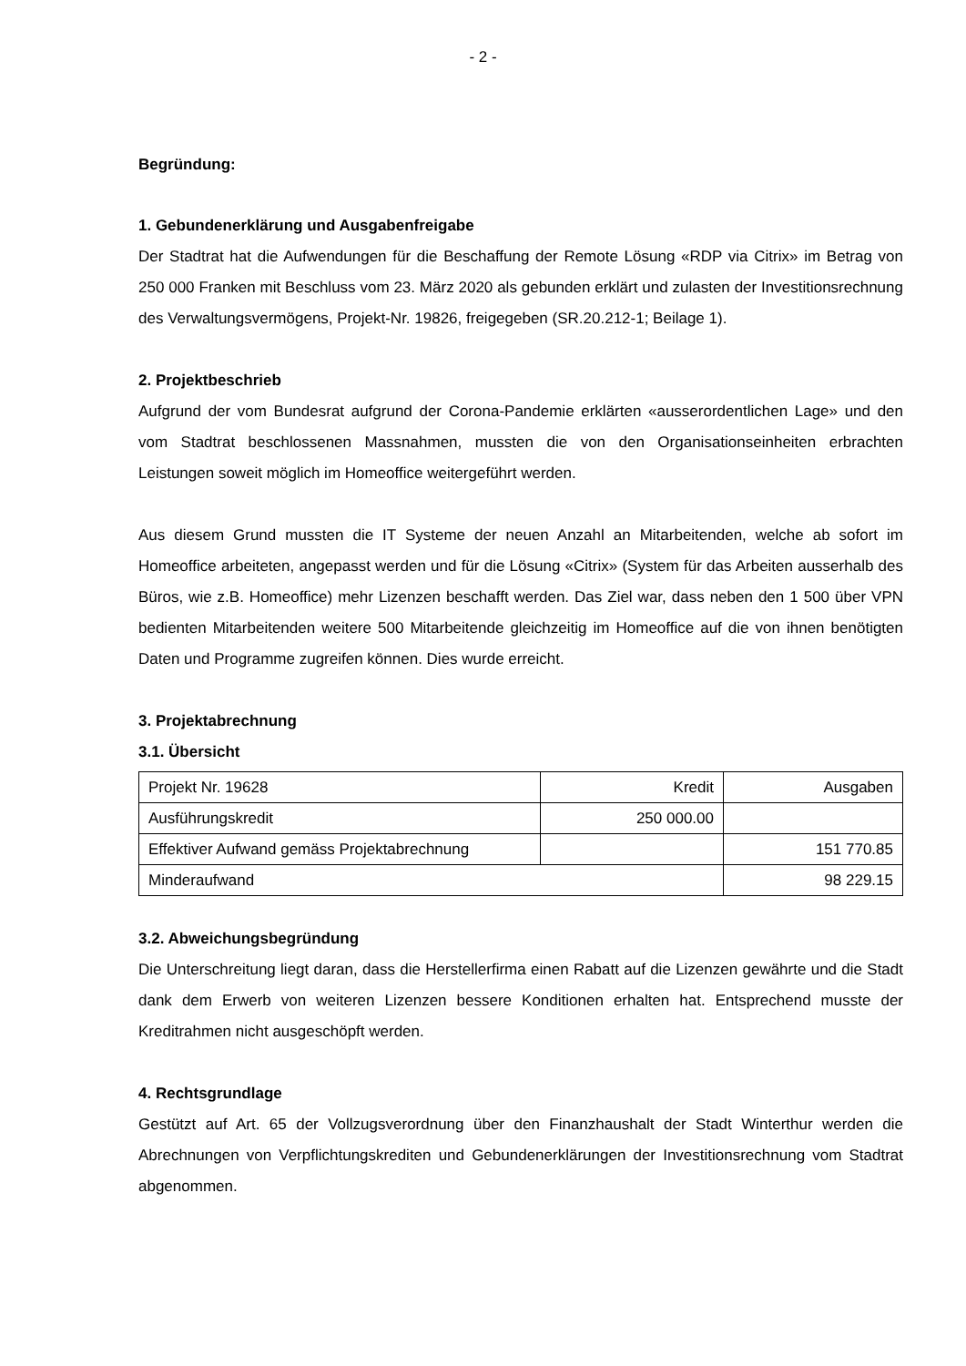- 2 -
Begründung:
1. Gebundenerklärung und Ausgabenfreigabe
Der Stadtrat hat die Aufwendungen für die Beschaffung der Remote Lösung «RDP via Citrix» im Betrag von 250 000 Franken mit Beschluss vom 23. März 2020 als gebunden erklärt und zulasten der Investitionsrechnung des Verwaltungsvermögens, Projekt-Nr. 19826, freigegeben (SR.20.212-1; Beilage 1).
2. Projektbeschrieb
Aufgrund der vom Bundesrat aufgrund der Corona-Pandemie erklärten «ausserordentlichen Lage» und den vom Stadtrat beschlossenen Massnahmen, mussten die von den Organisations­einheiten erbrachten Leistungen soweit möglich im Homeoffice weitergeführt werden.
Aus diesem Grund mussten die IT Systeme der neuen Anzahl an Mitarbeitenden, welche ab so­fort im Homeoffice arbeiteten, angepasst werden und für die Lösung «Citrix» (System für das Arbeiten ausserhalb des Büros, wie z.B. Homeoffice) mehr Lizenzen beschafft werden. Das Ziel war, dass neben den 1 500 über VPN bedienten Mitarbeitenden weitere 500 Mitarbeitende gleich­zeitig im Homeoffice auf die von ihnen benötigten Daten und Programme zugreifen können. Dies wurde erreicht.
3. Projektabrechnung
3.1. Übersicht
| Projekt Nr. 19628 | Kredit | Ausgaben |
| Ausführungskredit | 250 000.00 | |
| Effektiver Aufwand gemäss Projektabrechnung | | 151 770.85 |
| Minderaufwand | | 98 229.15 |
3.2. Abweichungsbegründung
Die Unterschreitung liegt daran, dass die Herstellerfirma einen Rabatt auf die Lizenzen gewährte und die Stadt dank dem Erwerb von weiteren Lizenzen bessere Konditionen erhalten hat. Ent­sprechend musste der Kreditrahmen nicht ausgeschöpft werden.
4. Rechtsgrundlage
Gestützt auf Art. 65 der Vollzugsverordnung über den Finanzhaushalt der Stadt Winterthur wer­den die Abrechnungen von Verpflichtungskrediten und Gebundenerklärungen der Investitions­rechnung vom Stadtrat abgenommen.